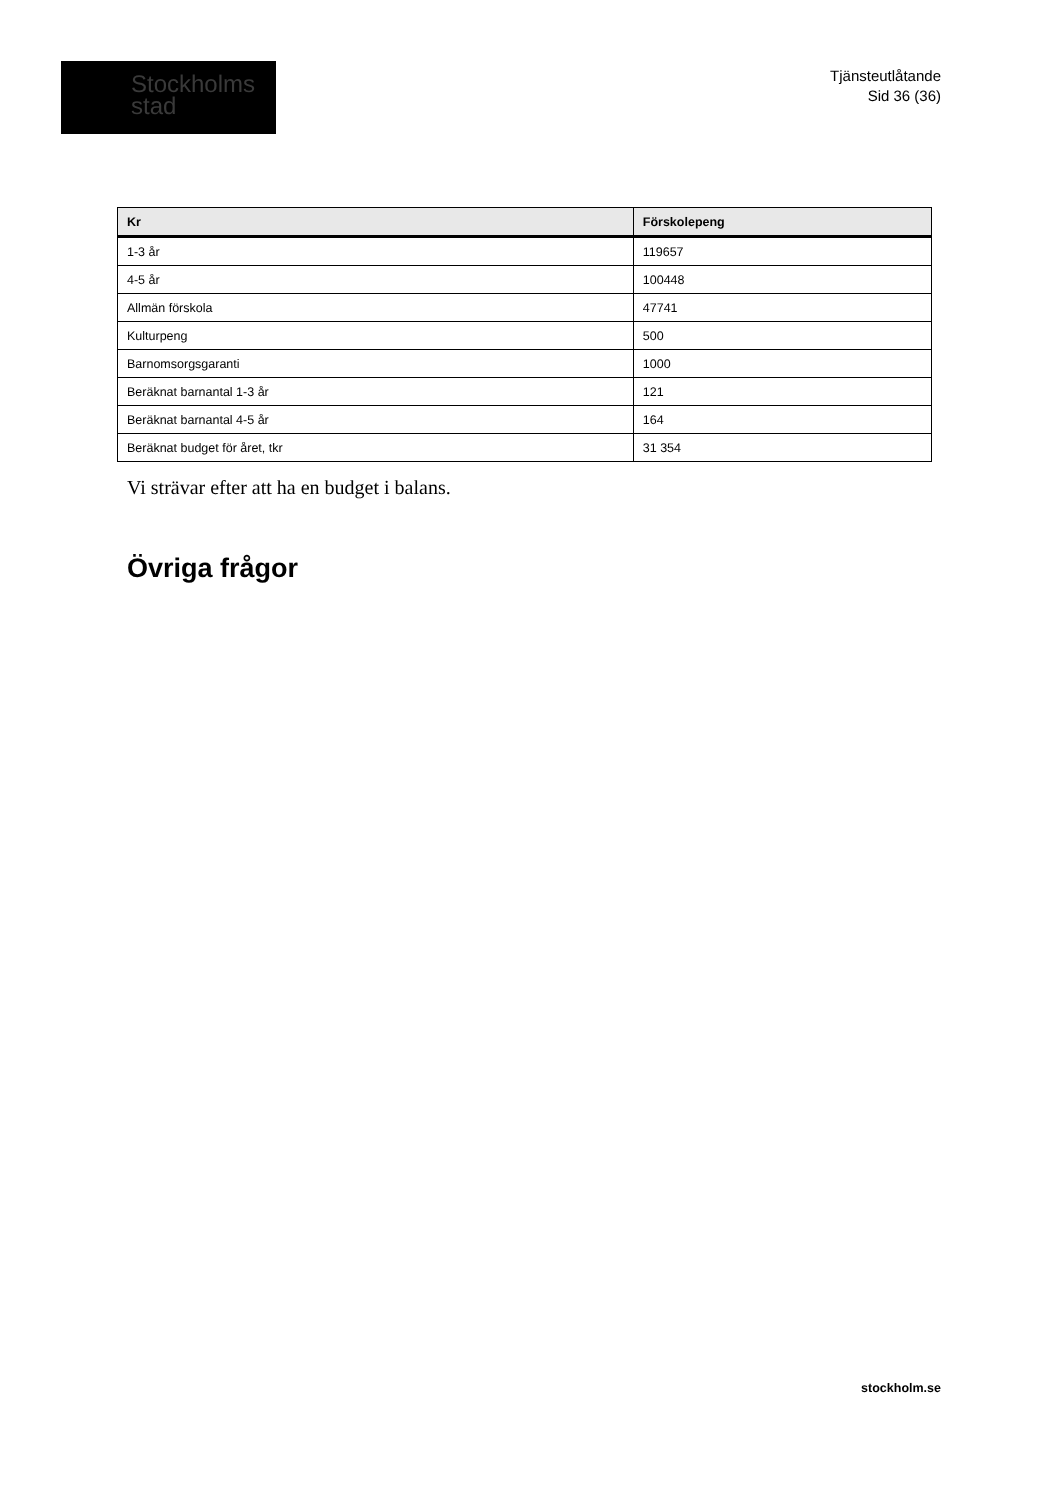Stockholms
stad
Tjänsteutlåtande
Sid 36 (36)
| Kr | Förskolepeng |
| --- | --- |
| 1-3 år | 119657 |
| 4-5 år | 100448 |
| Allmän förskola | 47741 |
| Kulturpeng | 500 |
| Barnomsorgsgaranti | 1000 |
| Beräknat barnantal 1-3 år | 121 |
| Beräknat barnantal 4-5 år | 164 |
| Beräknat budget för året, tkr | 31 354 |
Vi strävar efter att ha en budget i balans.
Övriga frågor
stockholm.se